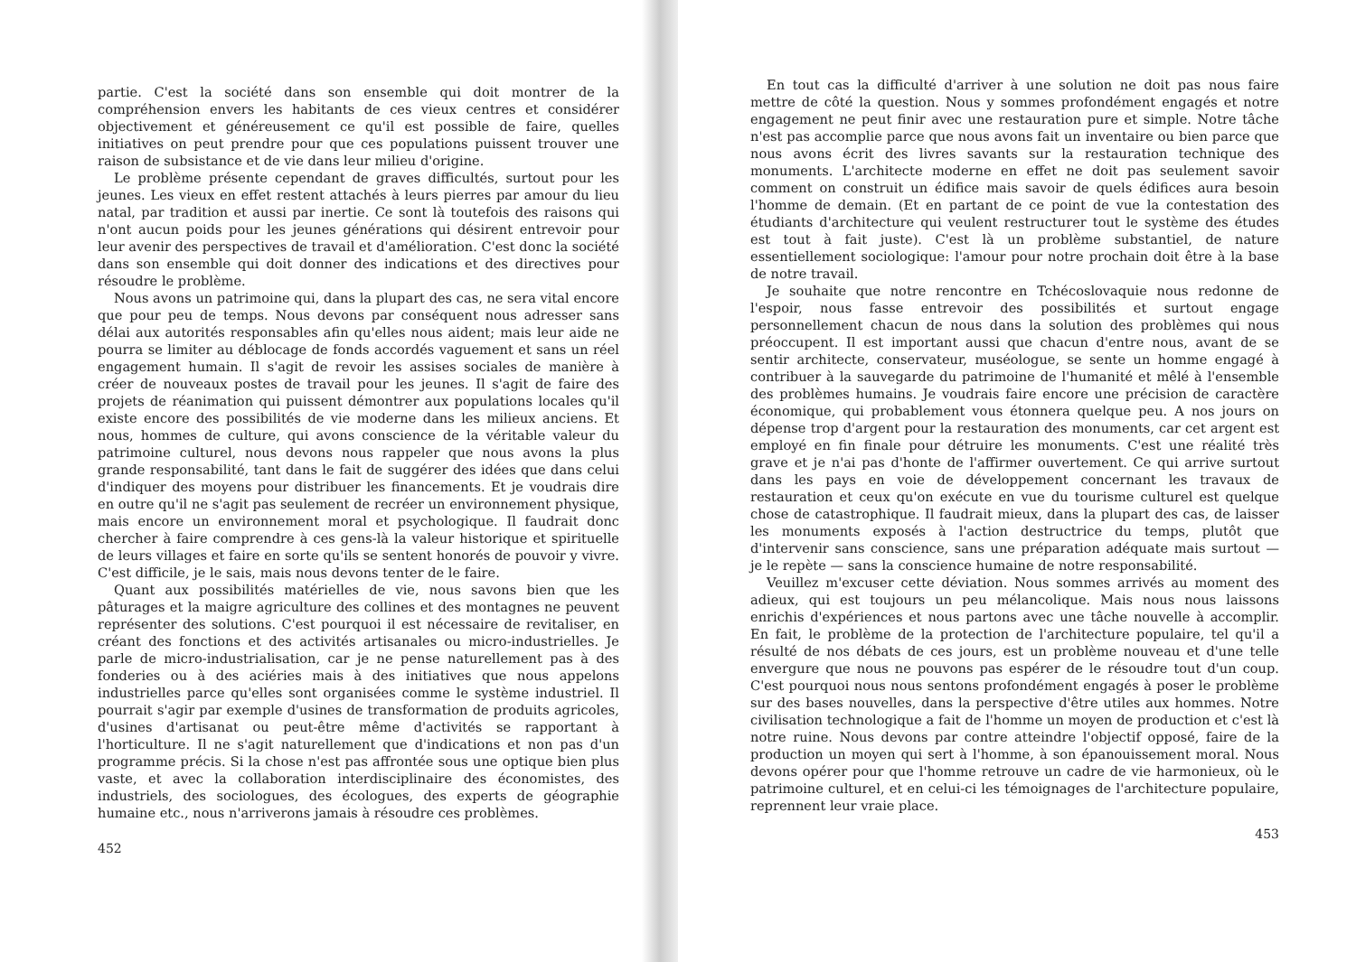partie. C'est la société dans son ensemble qui doit montrer de la compréhension envers les habitants de ces vieux centres et considérer objectivement et généreusement ce qu'il est possible de faire, quelles initiatives on peut prendre pour que ces populations puissent trouver une raison de subsistance et de vie dans leur milieu d'origine.
Le problème présente cependant de graves difficultés, surtout pour les jeunes. Les vieux en effet restent attachés à leurs pierres par amour du lieu natal, par tradition et aussi par inertie. Ce sont là toutefois des raisons qui n'ont aucun poids pour les jeunes générations qui désirent entrevoir pour leur avenir des perspectives de travail et d'amélioration. C'est donc la société dans son ensemble qui doit donner des indications et des directives pour résoudre le problème.
Nous avons un patrimoine qui, dans la plupart des cas, ne sera vital encore que pour peu de temps. Nous devons par conséquent nous adresser sans délai aux autorités responsables afin qu'elles nous aident; mais leur aide ne pourra se limiter au déblocage de fonds accordés vaguement et sans un réel engagement humain. Il s'agit de revoir les assises sociales de manière à créer de nouveaux postes de travail pour les jeunes. Il s'agit de faire des projets de réanimation qui puissent démontrer aux populations locales qu'il existe encore des possibilités de vie moderne dans les milieux anciens. Et nous, hommes de culture, qui avons conscience de la véritable valeur du patrimoine culturel, nous devons nous rappeler que nous avons la plus grande responsabilité, tant dans le fait de suggérer des idées que dans celui d'indiquer des moyens pour distribuer les financements. Et je voudrais dire en outre qu'il ne s'agit pas seulement de recréer un environnement physique, mais encore un environnement moral et psychologique. Il faudrait donc chercher à faire comprendre à ces gens-là la valeur historique et spirituelle de leurs villages et faire en sorte qu'ils se sentent honorés de pouvoir y vivre. C'est difficile, je le sais, mais nous devons tenter de le faire.
Quant aux possibilités matérielles de vie, nous savons bien que les pâturages et la maigre agriculture des collines et des montagnes ne peuvent représenter des solutions. C'est pourquoi il est nécessaire de revitaliser, en créant des fonctions et des activités artisanales ou micro-industrielles. Je parle de micro-industrialisation, car je ne pense naturellement pas à des fonderies ou à des aciéries mais à des initiatives que nous appelons industrielles parce qu'elles sont organisées comme le système industriel. Il pourrait s'agir par exemple d'usines de transformation de produits agricoles, d'usines d'artisanat ou peut-être même d'activités se rapportant à l'horticulture. Il ne s'agit naturellement que d'indications et non pas d'un programme précis. Si la chose n'est pas affrontée sous une optique bien plus vaste, et avec la collaboration interdisciplinaire des économistes, des industriels, des sociologues, des écologues, des experts de géographie humaine etc., nous n'arriverons jamais à résoudre ces problèmes.
452
En tout cas la difficulté d'arriver à une solution ne doit pas nous faire mettre de côté la question. Nous y sommes profondément engagés et notre engagement ne peut finir avec une restauration pure et simple. Notre tâche n'est pas accomplie parce que nous avons fait un inventaire ou bien parce que nous avons écrit des livres savants sur la restauration technique des monuments. L'architecte moderne en effet ne doit pas seulement savoir comment on construit un édifice mais savoir de quels édifices aura besoin l'homme de demain. (Et en partant de ce point de vue la contestation des étudiants d'architecture qui veulent restructurer tout le système des études est tout à fait juste). C'est là un problème substantiel, de nature essentiellement sociologique: l'amour pour notre prochain doit être à la base de notre travail.
Je souhaite que notre rencontre en Tchécoslovaquie nous redonne de l'espoir, nous fasse entrevoir des possibilités et surtout engage personnellement chacun de nous dans la solution des problèmes qui nous préoccupent. Il est important aussi que chacun d'entre nous, avant de se sentir architecte, conservateur, muséologue, se sente un homme engagé à contribuer à la sauvegarde du patrimoine de l'humanité et mêlé à l'ensemble des problèmes humains. Je voudrais faire encore une précision de caractère économique, qui probablement vous étonnera quelque peu. A nos jours on dépense trop d'argent pour la restauration des monuments, car cet argent est employé en fin finale pour détruire les monuments. C'est une réalité très grave et je n'ai pas d'honte de l'affirmer ouvertement. Ce qui arrive surtout dans les pays en voie de développement concernant les travaux de restauration et ceux qu'on exécute en vue du tourisme culturel est quelque chose de catastrophique. Il faudrait mieux, dans la plupart des cas, de laisser les monuments exposés à l'action destructrice du temps, plutôt que d'intervenir sans conscience, sans une préparation adéquate mais surtout — je le repète — sans la conscience humaine de notre responsabilité.
Veuillez m'excuser cette déviation. Nous sommes arrivés au moment des adieux, qui est toujours un peu mélancolique. Mais nous nous laissons enrichis d'expériences et nous partons avec une tâche nouvelle à accomplir. En fait, le problème de la protection de l'architecture populaire, tel qu'il a résulté de nos débats de ces jours, est un problème nouveau et d'une telle envergure que nous ne pouvons pas espérer de le résoudre tout d'un coup. C'est pourquoi nous nous sentons profondément engagés à poser le problème sur des bases nouvelles, dans la perspective d'être utiles aux hommes. Notre civilisation technologique a fait de l'homme un moyen de production et c'est là notre ruine. Nous devons par contre atteindre l'objectif opposé, faire de la production un moyen qui sert à l'homme, à son épanouissement moral. Nous devons opérer pour que l'homme retrouve un cadre de vie harmonieux, où le patrimoine culturel, et en celui-ci les témoignages de l'architecture populaire, reprennent leur vraie place.
453